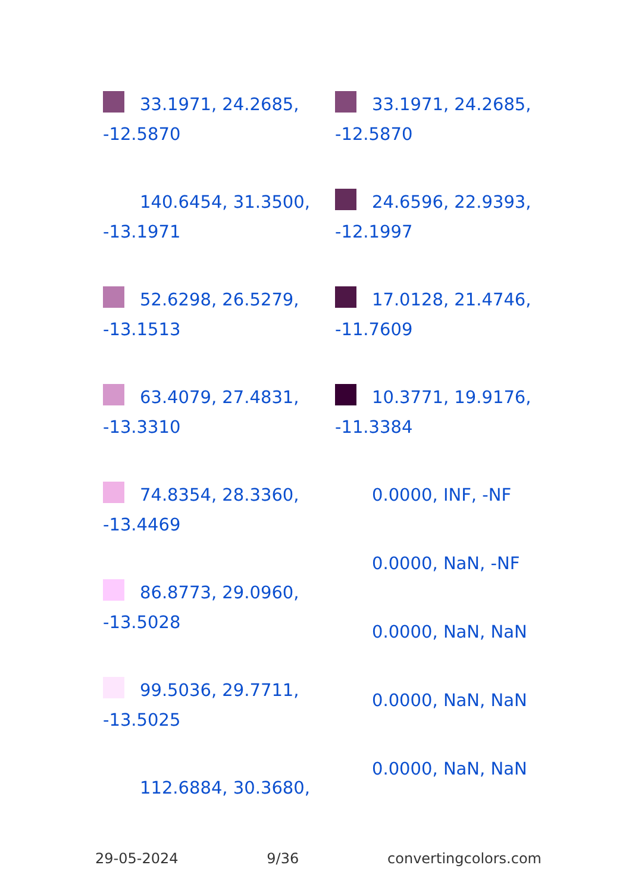33.1971, 24.2685, -12.5870
140.6454, 31.3500, -13.1971
52.6298, 26.5279, -13.1513
63.4079, 27.4831, -13.3310
74.8354, 28.3360, -13.4469
86.8773, 29.0960, -13.5028
99.5036, 29.7711, -13.5025
112.6884, 30.3680,
33.1971, 24.2685, -12.5870
24.6596, 22.9393, -12.1997
17.0128, 21.4746, -11.7609
10.3771, 19.9176, -11.3384
0.0000, INF, -NF
0.0000, NaN, -NF
0.0000, NaN, NaN
0.0000, NaN, NaN
0.0000, NaN, NaN
29-05-2024 9/36 convertingcolors.com